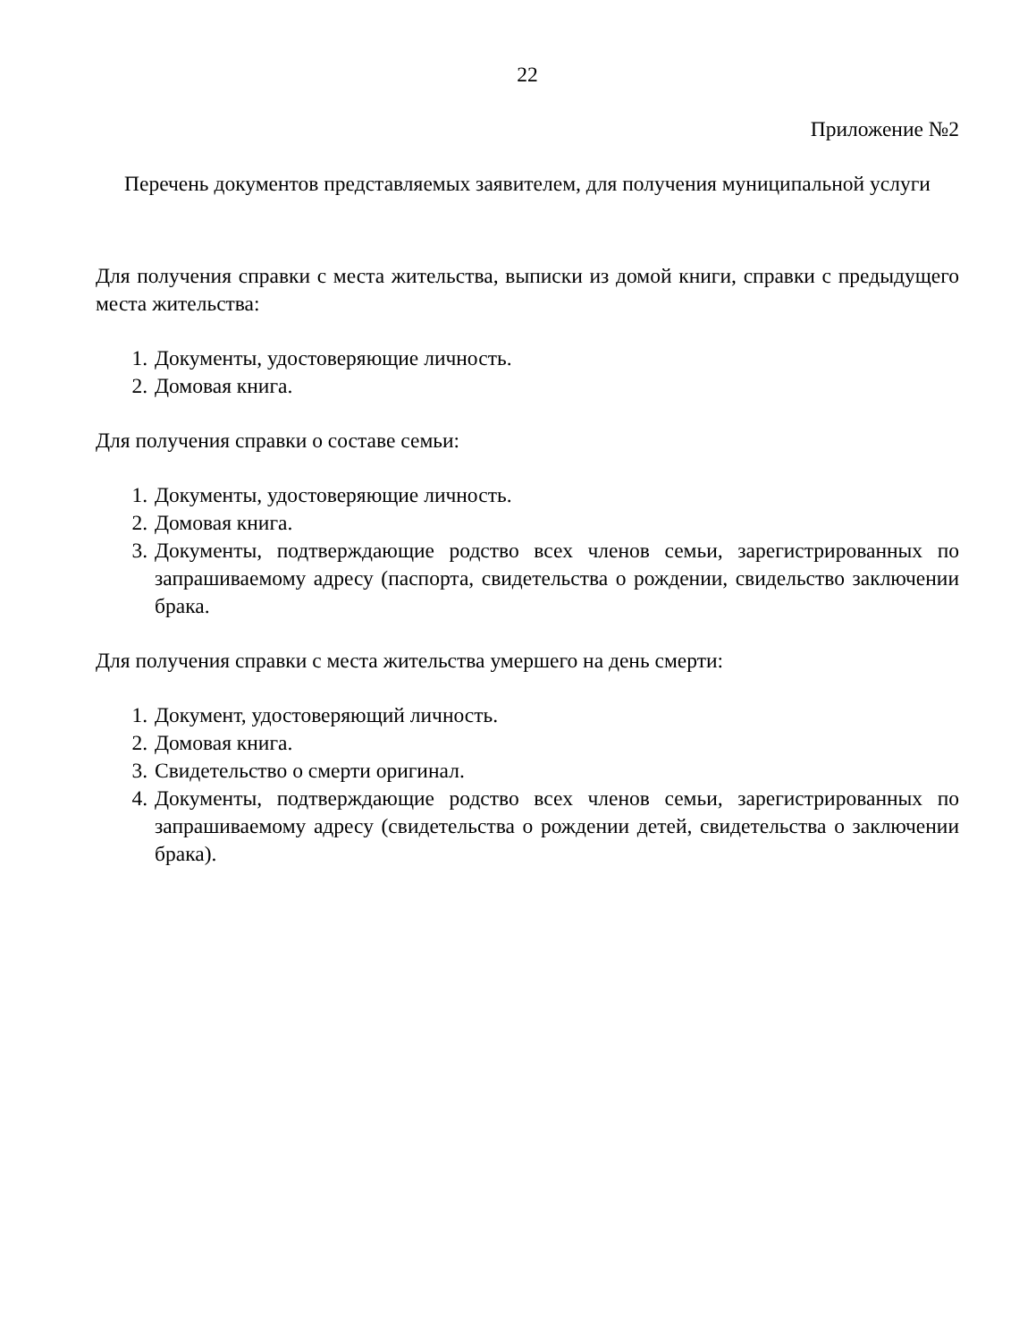22
Приложение №2
Перечень документов представляемых заявителем, для получения муниципальной услуги
Для получения справки с места жительства, выписки из домой книги, справки с предыдущего места жительства:
1. Документы, удостоверяющие личность.
2. Домовая книга.
Для получения справки о составе семьи:
1. Документы, удостоверяющие личность.
2. Домовая книга.
3. Документы, подтверждающие родство всех членов семьи, зарегистрированных по запрашиваемому адресу (паспорта, свидетельства о рождении, свидельство заключении брака.
Для получения справки с места жительства умершего на день смерти:
1. Документ, удостоверяющий личность.
2. Домовая книга.
3. Свидетельство о смерти оригинал.
4. Документы, подтверждающие родство всех членов семьи, зарегистрированных по запрашиваемому адресу (свидетельства о рождении детей, свидетельства о заключении брака).